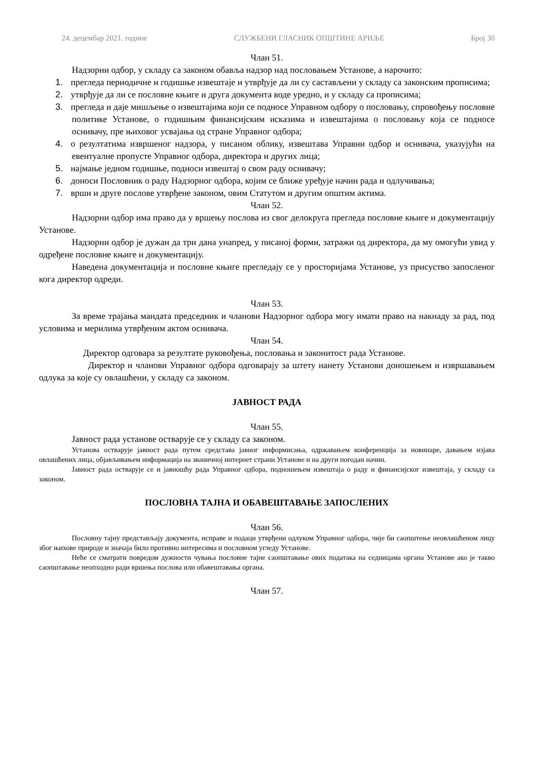24. децембар 2021. године СЛУЖБЕНИ ГЛАСНИК ОПШТИНЕ АРИЉЕ Број 30
Члан 51.
Надзорни одбор, у складу са законом обавља надзор над пословањем Установе, а нарочито:
1. прегледа периодичне и годишње извештаје и утврђује да ли су састављени у складу са законским прописима;
2. утврђује да ли се пословне књиге и друга документа воде уредно, и у складу са прописима;
3. прегледа и даје мишљење о извештајима који се подносе Управном одбору о пословању, спровођењу пословне политике Установе, о годишњим финансијским исказима и извештајима о пословању која се подносе оснивачу, пре њиховог усвајања од стране Управног одбора;
4. о резултатима извршеног надзора, у писаном облику, извештава Управни одбор и оснивача, указујући на евентуалне пропусте Управног одбора, директора и других лица;
5. најмање једном годишње, подноси извештај о свом раду оснивачу;
6. доноси Пословник о раду Надзорног одбора, којим се ближе уређује начин рада и одлучивања;
7. врши и друге послове утврђене законом, овим Статутом и другим општим актима.
Члан 52.
Надзорни одбор има право да у вршењу послова из свог делокруга прегледа пословне књиге и документацију Установе.
Надзорни одбор је дужан да три дана унапред, у писаној форми, затражи од директора, да му омогући увид у одређене пословне књиге и документацију.
Наведена документација и пословне књиге прегледају се у просторијама Установе, уз присуство запосленог кога директор одреди.
Члан 53.
За време трајања мандата председник и чланови Надзорног одбора могу имати право на накнаду за рад, под условима и мерилима утврђеним актом оснивача.
Члан 54.
Директор одговара за резултате руковођења, пословања и законитост рада Установе.
Директор и чланови Управног одбора одговарају за штету нанету Установи доношењем и извршавањем одлука за које су овлашћени, у складу са законом.
ЈАВНОСТ РАДА
Члан 55.
Јавност рада установе остварује се у складу са законом.
Установа остварује јавност рада путем средстава јавног информисања, одржавањем конференција за новинаре, давањем изјава овлашћених лица, објављивањем информација на званичној интернет страни Установе и на други погодан начин.
Јавност рада остварује се и јавношћу рада Управног одбора, подношењем извештаја о раду и финансијског извештаја, у складу са законом.
ПОСЛОВНА ТАЈНА И ОБАВЕШТАВАЊЕ ЗАПОСЛЕНИХ
Члан 56.
Пословну тајну представљају документа, исправе и подаци утврђени одлуком Управног одбора, чије би саопштење неовлашћеном лицу због њихове природе и значаја било противно интересима и пословном угледу Установе.
Неће се сматрати повредом дужности чувања пословне тајне саопштавање ових података на седницама органа Установе ако је такво саопштавање неопходно ради вршења послова или обавештавања органа.
Члан 57.